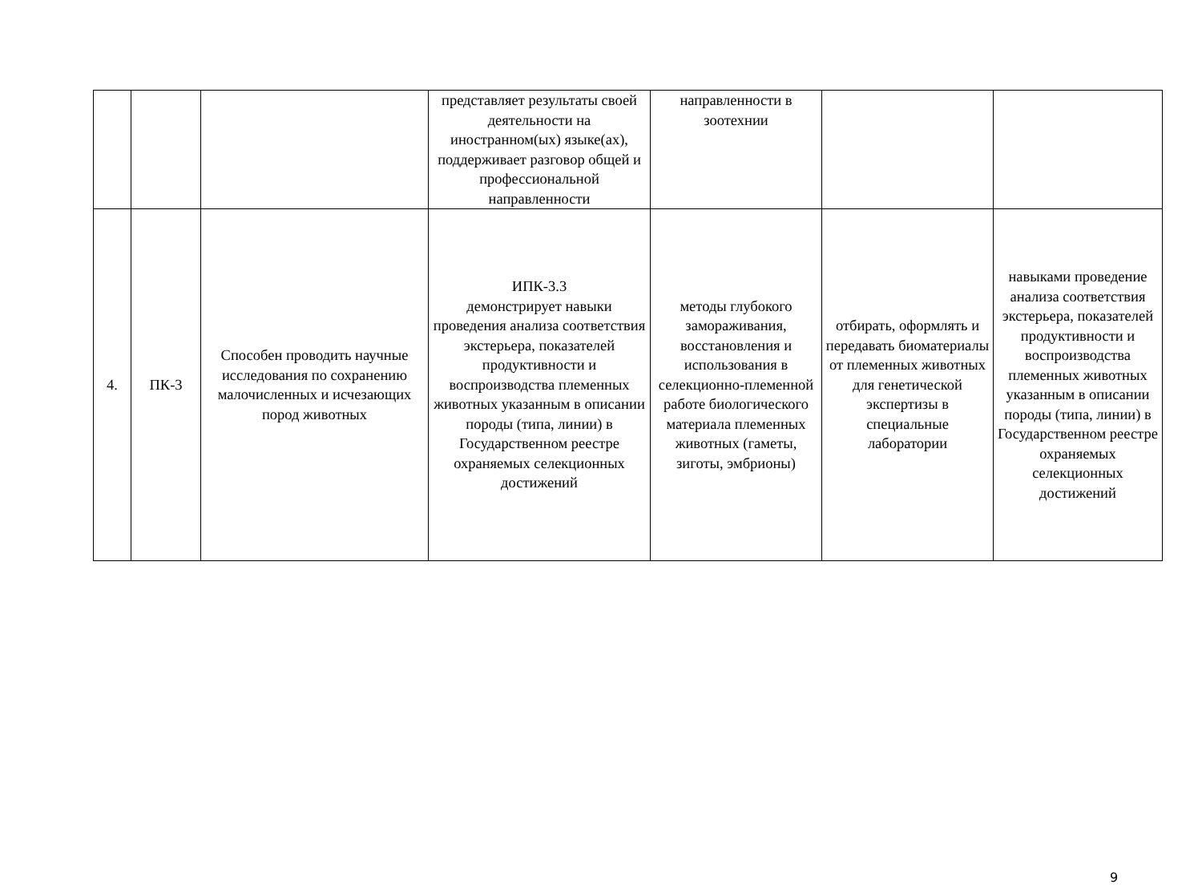| | | | представляет результаты своей деятельности на иностранном(ых) языке(ах), поддерживает разговор общей и профессиональной направленности | направленности в зоотехнии | | |
| 4. | ПК-3 | Способен проводить научные исследования по сохранению малочисленных и исчезающих пород животных | ИПК-3.3 демонстрирует навыки проведения анализа соответствия экстерьера, показателей продуктивности и воспроизводства племенных животных указанным в описании породы (типа, линии) в Государственном реестре охраняемых селекционных достижений | методы глубокого замораживания, восстановления и использования в селекционно-племенной работе биологического материала племенных животных (гаметы, зиготы, эмбрионы) | отбирать, оформлять и передавать биоматериалы от племенных животных для генетической экспертизы в специальные лаборатории | навыками проведение анализа соответствия экстерьера, показателей продуктивности и воспроизводства племенных животных указанным в описании породы (типа, линии) в Государственном реестре охраняемых селекционных достижений |
9